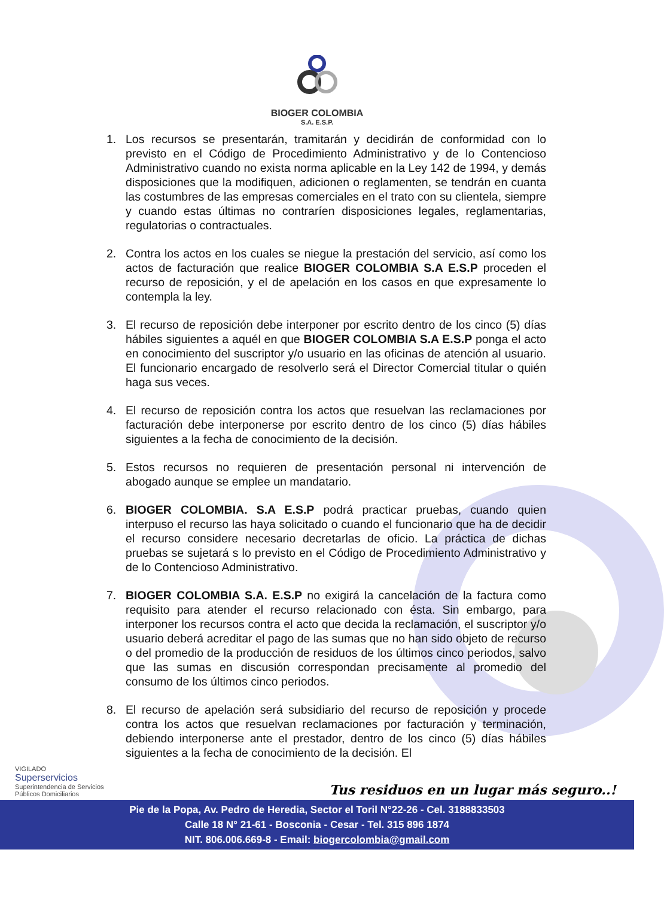BIOGER COLOMBIA
S.A. E.S.P.
1. Los recursos se presentarán, tramitarán y decidirán de conformidad con lo previsto en el Código de Procedimiento Administrativo y de lo Contencioso Administrativo cuando no exista norma aplicable en la Ley 142 de 1994, y demás disposiciones que la modifiquen, adicionen o reglamenten, se tendrán en cuanta las costumbres de las empresas comerciales en el trato con su clientela, siempre y cuando estas últimas no contraríen disposiciones legales, reglamentarias, regulatorias o contractuales.
2. Contra los actos en los cuales se niegue la prestación del servicio, así como los actos de facturación que realice BIOGER COLOMBIA S.A E.S.P proceden el recurso de reposición, y el de apelación en los casos en que expresamente lo contempla la ley.
3. El recurso de reposición debe interponer por escrito dentro de los cinco (5) días hábiles siguientes a aquél en que BIOGER COLOMBIA S.A E.S.P ponga el acto en conocimiento del suscriptor y/o usuario en las oficinas de atención al usuario. El funcionario encargado de resolverlo será el Director Comercial titular o quién haga sus veces.
4. El recurso de reposición contra los actos que resuelvan las reclamaciones por facturación debe interponerse por escrito dentro de los cinco (5) días hábiles siguientes a la fecha de conocimiento de la decisión.
5. Estos recursos no requieren de presentación personal ni intervención de abogado aunque se emplee un mandatario.
6. BIOGER COLOMBIA. S.A E.S.P podrá practicar pruebas, cuando quien interpuso el recurso las haya solicitado o cuando el funcionario que ha de decidir el recurso considere necesario decretarlas de oficio. La práctica de dichas pruebas se sujetará s lo previsto en el Código de Procedimiento Administrativo y de lo Contencioso Administrativo.
7. BIOGER COLOMBIA S.A. E.S.P no exigirá la cancelación de la factura como requisito para atender el recurso relacionado con ésta. Sin embargo, para interponer los recursos contra el acto que decida la reclamación, el suscriptor y/o usuario deberá acreditar el pago de las sumas que no han sido objeto de recurso o del promedio de la producción de residuos de los últimos cinco periodos, salvo que las sumas en discusión correspondan precisamente al promedio del consumo de los últimos cinco periodos.
8. El recurso de apelación será subsidiario del recurso de reposición y procede contra los actos que resuelvan reclamaciones por facturación y terminación, debiendo interponerse ante el prestador, dentro de los cinco (5) días hábiles siguientes a la fecha de conocimiento de la decisión. El
VIGILADO
Superservicios
Superintendencia de Servicios
Públicos Domiciliarios
Tus residuos en un lugar más seguro..!
Pie de la Popa, Av. Pedro de Heredia, Sector el Toril N°22-26 - Cel. 3188833503
Calle 18 N° 21-61 - Bosconia - Cesar - Tel. 315 896 1874
NIT. 806.006.669-8 - Email: biogercolombia@gmail.com